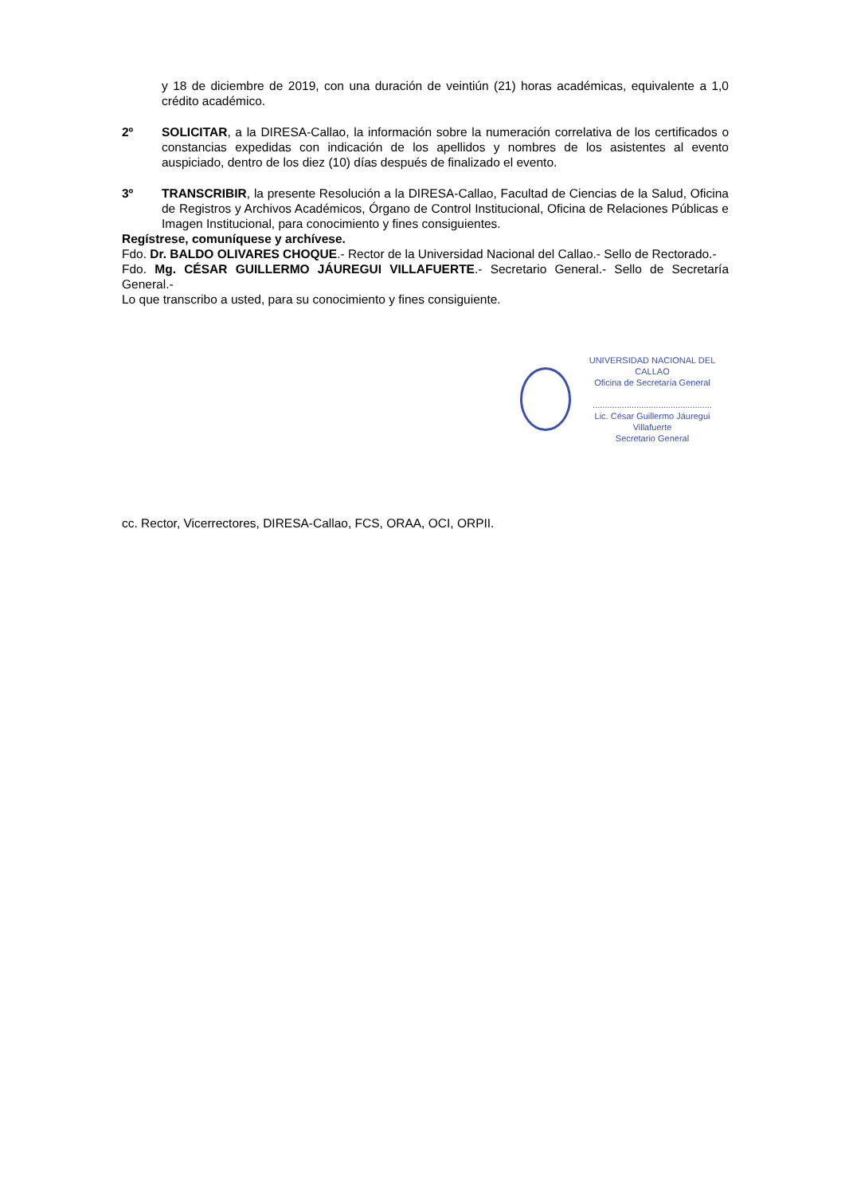y 18 de diciembre de 2019, con una duración de veintiún (21) horas académicas, equivalente a 1,0 crédito académico.
2º SOLICITAR, a la DIRESA-Callao, la información sobre la numeración correlativa de los certificados o constancias expedidas con indicación de los apellidos y nombres de los asistentes al evento auspiciado, dentro de los diez (10) días después de finalizado el evento.
3º TRANSCRIBIR, la presente Resolución a la DIRESA-Callao, Facultad de Ciencias de la Salud, Oficina de Registros y Archivos Académicos, Órgano de Control Institucional, Oficina de Relaciones Públicas e Imagen Institucional, para conocimiento y fines consiguientes.
Regístrese, comuníquese y archívese.
Fdo. Dr. BALDO OLIVARES CHOQUE.- Rector de la Universidad Nacional del Callao.- Sello de Rectorado.-
Fdo. Mg. CÉSAR GUILLERMO JÁUREGUI VILLAFUERTE.- Secretario General.- Sello de Secretaría General.-
Lo que transcribo a usted, para su conocimiento y fines consiguiente.
UNIVERSIDAD NACIONAL DEL CALLAO
Oficina de Secretaría General
.................................................
Lic. César Guillermo Jáuregui Villafuerte
Secretario General
cc. Rector, Vicerrectores, DIRESA-Callao, FCS, ORAA, OCI, ORPII.